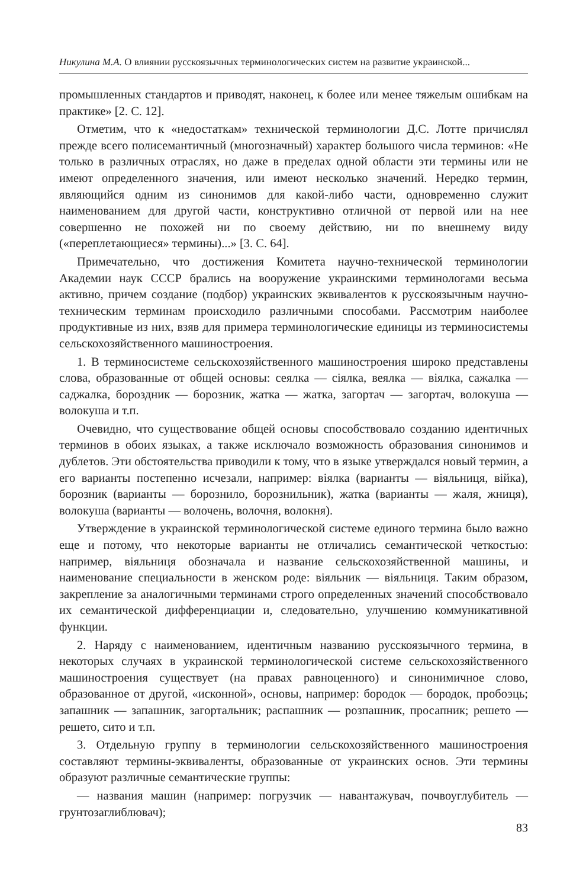Никулина М.А. О влиянии русскоязычных терминологических систем на развитие украинской...
промышленных стандартов и приводят, наконец, к более или менее тяжелым ошибкам на практике» [2. С. 12].
Отметим, что к «недостаткам» технической терминологии Д.С. Лотте причислял прежде всего полисемантичный (многозначный) характер большого числа терминов: «Не только в различных отраслях, но даже в пределах одной области эти термины или не имеют определенного значения, или имеют несколько значений. Нередко термин, являющийся одним из синонимов для какой-либо части, одновременно служит наименованием для другой части, конструктивно отличной от первой или на нее совершенно не похожей ни по своему действию, ни по внешнему виду («переплетающиеся» термины)...» [3. С. 64].
Примечательно, что достижения Комитета научно-технической терминологии Академии наук СССР брались на вооружение украинскими терминологами весьма активно, причем создание (подбор) украинских эквивалентов к русскоязычным научно-техническим терминам происходило различными способами. Рассмотрим наиболее продуктивные из них, взяв для примера терминологические единицы из терминосистемы сельскохозяйственного машиностроения.
1. В терминосистеме сельскохозяйственного машиностроения широко представлены слова, образованные от общей основы: сеялка — сіялка, веялка — віялка, сажалка — саджалка, бороздник — борозник, жатка — жатка, загортач — загортач, волокуша — волокуша и т.п.
Очевидно, что существование общей основы способствовало созданию идентичных терминов в обоих языках, а также исключало возможность образования синонимов и дублетов. Эти обстоятельства приводили к тому, что в языке утверждался новый термин, а его варианты постепенно исчезали, например: віялка (варианты — віяльниця, війка), борозник (варианты — борознило, борознильник), жатка (варианты — жаля, жниця), волокуша (варианты — волочень, волочня, волокня).
Утверждение в украинской терминологической системе единого термина было важно еще и потому, что некоторые варианты не отличались семантической четкостью: например, віяльниця обозначала и название сельскохозяйственной машины, и наименование специальности в женском роде: віяльник — віяльниця. Таким образом, закрепление за аналогичными терминами строго определенных значений способствовало их семантической дифференциации и, следовательно, улучшению коммуникативной функции.
2. Наряду с наименованием, идентичным названию русскоязычного термина, в некоторых случаях в украинской терминологической системе сельскохозяйственного машиностроения существует (на правах равноценного) и синонимичное слово, образованное от другой, «исконной», основы, например: бородок — бородок, пробоэць; запашник — запашник, загортальник; распашник — розпашник, просапник; решето — решето, сито и т.п.
3. Отдельную группу в терминологии сельскохозяйственного машиностроения составляют термины-эквиваленты, образованные от украинских основ. Эти термины образуют различные семантические группы:
— названия машин (например: погрузчик — навантажувач, почвоуглубитель — грунтозаглиблювач);
83